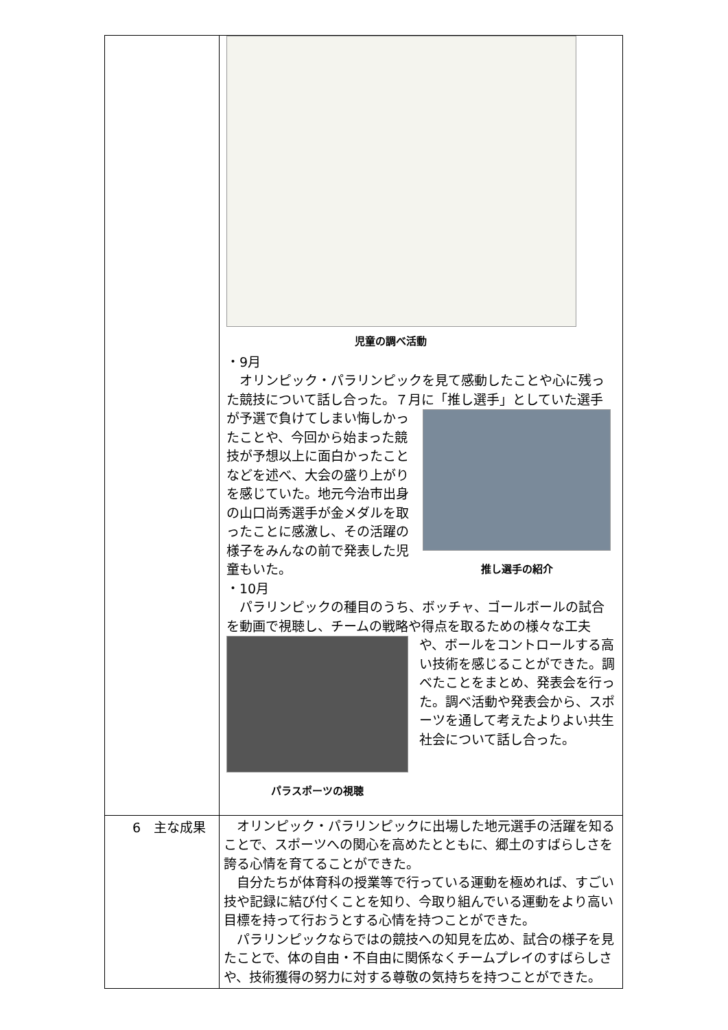| | 児童の調べ活動 ・9月 オリンピック・パラリンピックを見て感動したことや心に残った競技について話し合った。７月に「推し選手」としていた選手 が予選で負けてしまい悔しかったことや、今回から始まった競技が予想以上に面白かったことなどを述べ、大会の盛り上がりを感じていた。地元今治市出身の山口尚秀選手が金メダルを取ったことに感激し、その活躍の様子をみんなの前で発表した児童もいた。 推し選手の紹介 ・10月 パラリンピックの種目のうち、ボッチャ、ゴールボールの試合を動画で視聴し、チームの戦略や得点を取るための様々な工夫 パラスポーツの視聴 や、ボールをコントロールする高い技術を感じることができた。調べたことをまとめ、発表会を行った。調べ活動や発表会から、スポーツを通して考えたよりよい共生社会について話し合った。 |
| 6 主な成果 | オリンピック・パラリンピックに出場した地元選手の活躍を知ることで、スポーツへの関心を高めたとともに、郷土のすばらしさを誇る心情を育てることができた。 自分たちが体育科の授業等で行っている運動を極めれば、すごい技や記録に結び付くことを知り、今取り組んでいる運動をより高い目標を持って行おうとする心情を持つことができた。 パラリンピックならではの競技への知見を広め、試合の様子を見たことで、体の自由・不自由に関係なくチームプレイのすばらしさや、技術獲得の努力に対する尊敬の気持ちを持つことができた。 |